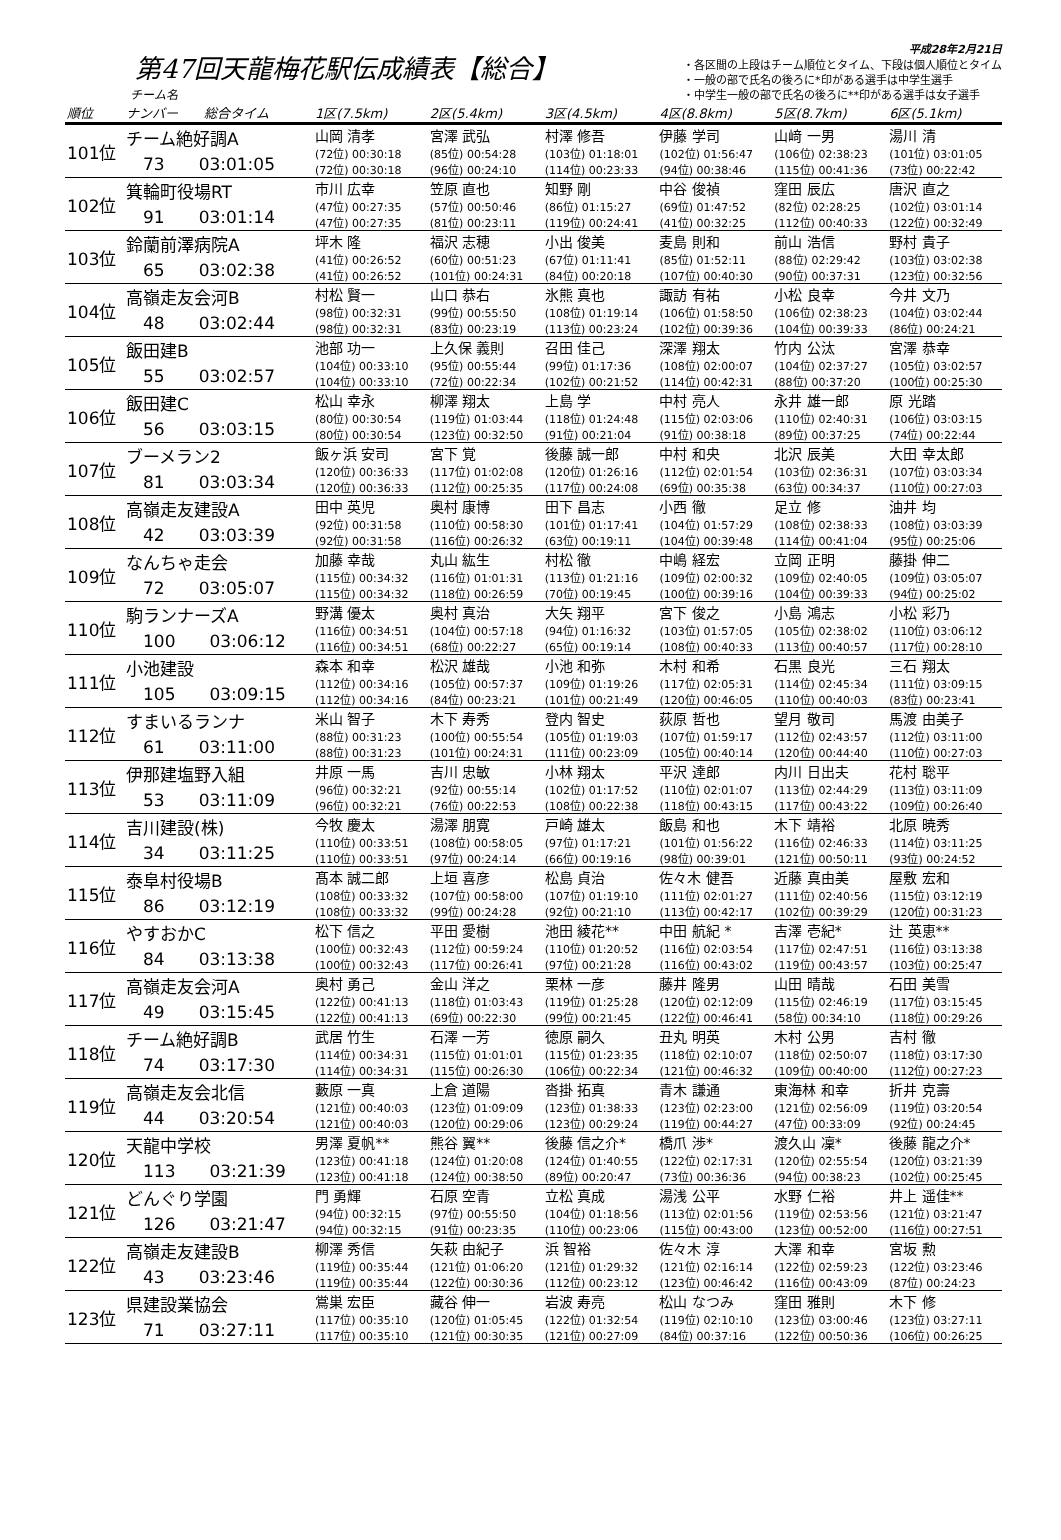第47回天龍梅花駅伝成績表【総合】
チーム名
平成28年2月21日
・各区間の上段はチーム順位とタイム、下段は個人順位とタイム
・一般の部で氏名の後ろに*印がある選手は中学生選手
・中学生一般の部で氏名の後ろに**印がある選手は女子選手
| 順位 | ナンバー 総合タイム | 1区(7.5km) | 2区(5.4km) | 3区(4.5km) | 4区(8.8km) | 5区(8.7km) | 6区(5.1km) |
| --- | --- | --- | --- | --- | --- | --- | --- |
| 101位 | チーム絶好調A 73 03:01:05 | 山岡 清孝 (72位) 00:30:18 (72位) 00:30:18 | 宮澤 武弘 (85位) 00:54:28 (96位) 00:24:10 | 村澤 修吾 (103位) 01:18:01 (114位) 00:23:33 | 伊藤 学司 (102位) 01:56:47 (94位) 00:38:46 | 山﨑 一男 (106位) 02:38:23 (115位) 00:41:36 | 湯川 清 (101位) 03:01:05 (73位) 00:22:42 |
| 102位 | 箕輪町役場RT 91 03:01:14 | 市川 広幸 (47位) 00:27:35 (47位) 00:27:35 | 笠原 直也 (57位) 00:50:46 (81位) 00:23:11 | 知野 剛 (86位) 01:15:27 (119位) 00:24:41 | 中谷 俊禎 (69位) 01:47:52 (41位) 00:32:25 | 窪田 辰広 (82位) 02:28:25 (112位) 00:40:33 | 唐沢 直之 (102位) 03:01:14 (122位) 00:32:49 |
| 103位 | 鈴蘭前澤病院A 65 03:02:38 | 坪木 隆 (41位) 00:26:52 (41位) 00:26:52 | 福沢 志穂 (60位) 00:51:23 (101位) 00:24:31 | 小出 俊美 (67位) 01:11:41 (84位) 00:20:18 | 麦島 則和 (85位) 01:52:11 (107位) 00:40:30 | 前山 浩信 (88位) 02:29:42 (90位) 00:37:31 | 野村 貴子 (103位) 03:02:38 (123位) 00:32:56 |
| 104位 | 高嶺走友会河B 48 03:02:44 | 村松 賢一 (98位) 00:32:31 (98位) 00:32:31 | 山口 恭右 (99位) 00:55:50 (83位) 00:23:19 | 氷熊 真也 (108位) 01:19:14 (113位) 00:23:24 | 諏訪 有祐 (106位) 01:58:50 (102位) 00:39:36 | 小松 良幸 (106位) 02:38:23 (104位) 00:39:33 | 今井 文乃 (104位) 03:02:44 (86位) 00:24:21 |
| 105位 | 飯田建B 55 03:02:57 | 池部 功一 (104位) 00:33:10 (104位) 00:33:10 | 上久保 義則 (95位) 00:55:44 (72位) 00:22:34 | 召田 佳己 (99位) 01:17:36 (102位) 00:21:52 | 深澤 翔太 (108位) 02:00:07 (114位) 00:42:31 | 竹内 公汰 (104位) 02:37:27 (88位) 00:37:20 | 宮澤 恭幸 (105位) 03:02:57 (100位) 00:25:30 |
| 106位 | 飯田建C 56 03:03:15 | 松山 幸永 (80位) 00:30:54 (80位) 00:30:54 | 柳澤 翔太 (119位) 01:03:44 (123位) 00:32:50 | 上島 学 (118位) 01:24:48 (91位) 00:21:04 | 中村 亮人 (115位) 02:03:06 (91位) 00:38:18 | 永井 雄一郎 (110位) 02:40:31 (89位) 00:37:25 | 原 光踏 (106位) 03:03:15 (74位) 00:22:44 |
| 107位 | ブーメラン2 81 03:03:34 | 飯ヶ浜 安司 (120位) 00:36:33 (120位) 00:36:33 | 宮下 覚 (117位) 01:02:08 (112位) 00:25:35 | 後藤 誠一郎 (120位) 01:26:16 (117位) 00:24:08 | 中村 和央 (112位) 02:01:54 (69位) 00:35:38 | 北沢 辰美 (103位) 02:36:31 (63位) 00:34:37 | 大田 幸太郎 (107位) 03:03:34 (110位) 00:27:03 |
| 108位 | 高嶺走友建設A 42 03:03:39 | 田中 英児 (92位) 00:31:58 (92位) 00:31:58 | 奥村 康博 (110位) 00:58:30 (116位) 00:26:32 | 田下 昌志 (101位) 01:17:41 (63位) 00:19:11 | 小西 徹 (104位) 01:57:29 (104位) 00:39:48 | 足立 修 (108位) 02:38:33 (114位) 00:41:04 | 油井 均 (108位) 03:03:39 (95位) 00:25:06 |
| 109位 | なんちゃ走会 72 03:05:07 | 加藤 幸哉 (115位) 00:34:32 (115位) 00:34:32 | 丸山 紘生 (116位) 01:01:31 (118位) 00:26:59 | 村松 徹 (113位) 01:21:16 (70位) 00:19:45 | 中嶋 経宏 (109位) 02:00:32 (100位) 00:39:16 | 立岡 正明 (109位) 02:40:05 (104位) 00:39:33 | 藤掛 伸二 (109位) 03:05:07 (94位) 00:25:02 |
| 110位 | 駒ランナーズA 100 03:06:12 | 野溝 優太 (116位) 00:34:51 (116位) 00:34:51 | 奥村 真治 (104位) 00:57:18 (68位) 00:22:27 | 大矢 翔平 (94位) 01:16:32 (65位) 00:19:14 | 宮下 俊之 (103位) 01:57:05 (108位) 00:40:33 | 小島 鴻志 (105位) 02:38:02 (113位) 00:40:57 | 小松 彩乃 (110位) 03:06:12 (117位) 00:28:10 |
| 111位 | 小池建設 105 03:09:15 | 森本 和幸 (112位) 00:34:16 (112位) 00:34:16 | 松沢 雄哉 (105位) 00:57:37 (84位) 00:23:21 | 小池 和弥 (109位) 01:19:26 (101位) 00:21:49 | 木村 和希 (117位) 02:05:31 (120位) 00:46:05 | 石黒 良光 (114位) 02:45:34 (110位) 00:40:03 | 三石 翔太 (111位) 03:09:15 (83位) 00:23:41 |
| 112位 | すまいるランナ 61 03:11:00 | 米山 智子 (88位) 00:31:23 (88位) 00:31:23 | 木下 寿秀 (100位) 00:55:54 (101位) 00:24:31 | 登内 智史 (105位) 01:19:03 (111位) 00:23:09 | 荻原 哲也 (107位) 01:59:17 (105位) 00:40:14 | 望月 敬司 (112位) 02:43:57 (120位) 00:44:40 | 馬渡 由美子 (112位) 03:11:00 (110位) 00:27:03 |
| 113位 | 伊那建塩野入組 53 03:11:09 | 井原 一馬 (96位) 00:32:21 (96位) 00:32:21 | 吉川 忠敏 (92位) 00:55:14 (76位) 00:22:53 | 小林 翔太 (102位) 01:17:52 (108位) 00:22:38 | 平沢 達郎 (110位) 02:01:07 (118位) 00:43:15 | 内川 日出夫 (113位) 02:44:29 (117位) 00:43:22 | 花村 聡平 (113位) 03:11:09 (109位) 00:26:40 |
| 114位 | 吉川建設(株) 34 03:11:25 | 今牧 慶太 (110位) 00:33:51 (110位) 00:33:51 | 湯澤 朋寛 (108位) 00:58:05 (97位) 00:24:14 | 戸崎 雄太 (97位) 01:17:21 (66位) 00:19:16 | 飯島 和也 (101位) 01:56:22 (98位) 00:39:01 | 木下 靖裕 (116位) 02:46:33 (121位) 00:50:11 | 北原 暁秀 (114位) 03:11:25 (93位) 00:24:52 |
| 115位 | 泰阜村役場B 86 03:12:19 | 髙本 誠二郎 (108位) 00:33:32 (108位) 00:33:32 | 上垣 喜彦 (107位) 00:58:00 (99位) 00:24:28 | 松島 貞治 (107位) 01:19:10 (92位) 00:21:10 | 佐々木 健吾 (111位) 02:01:27 (113位) 00:42:17 | 近藤 真由美 (111位) 02:40:56 (102位) 00:39:29 | 屋敷 宏和 (115位) 03:12:19 (120位) 00:31:23 |
| 116位 | やすおかC 84 03:13:38 | 松下 信之 (100位) 00:32:43 (100位) 00:32:43 | 平田 愛樹 (112位) 00:59:24 (117位) 00:26:41 | 池田 綾花** (110位) 01:20:52 (97位) 00:21:28 | 中田 航紀 * (116位) 02:03:54 (116位) 00:43:02 | 吉澤 壱紀* (117位) 02:47:51 (119位) 00:43:57 | 辻 英恵** (116位) 03:13:38 (103位) 00:25:47 |
| 117位 | 高嶺走友会河A 49 03:15:45 | 奥村 勇己 (122位) 00:41:13 (122位) 00:41:13 | 金山 洋之 (118位) 01:03:43 (69位) 00:22:30 | 栗林 一彦 (119位) 01:25:28 (99位) 00:21:45 | 藤井 隆男 (120位) 02:12:09 (122位) 00:46:41 | 山田 晴哉 (115位) 02:46:19 (58位) 00:34:10 | 石田 美雪 (117位) 03:15:45 (118位) 00:29:26 |
| 118位 | チーム絶好調B 74 03:17:30 | 武居 竹生 (114位) 00:34:31 (114位) 00:34:31 | 石澤 一芳 (115位) 01:01:01 (115位) 00:26:30 | 徳原 嗣久 (115位) 01:23:35 (106位) 00:22:34 | 丑丸 明英 (118位) 02:10:07 (121位) 00:46:32 | 木村 公男 (118位) 02:50:07 (109位) 00:40:00 | 吉村 徹 (118位) 03:17:30 (112位) 00:27:23 |
| 119位 | 高嶺走友会北信 44 03:20:54 | 藪原 一真 (121位) 00:40:03 (121位) 00:40:03 | 上倉 道陽 (123位) 01:09:09 (120位) 00:29:06 | 沓掛 拓真 (123位) 01:38:33 (123位) 00:29:24 | 青木 謙通 (123位) 02:23:00 (119位) 00:44:27 | 東海林 和幸 (121位) 02:56:09 (47位) 00:33:09 | 折井 克壽 (119位) 03:20:54 (92位) 00:24:45 |
| 120位 | 天龍中学校 113 03:21:39 | 男澤 夏帆** (123位) 00:41:18 (123位) 00:41:18 | 熊谷 翼** (124位) 01:20:08 (124位) 00:38:50 | 後藤 信之介* (124位) 01:40:55 (89位) 00:20:47 | 橋爪 渉* (122位) 02:17:31 (73位) 00:36:36 | 渡久山 凜* (120位) 02:55:54 (94位) 00:38:23 | 後藤 龍之介* (120位) 03:21:39 (102位) 00:25:45 |
| 121位 | どんぐり学園 126 03:21:47 | 門 勇輝 (94位) 00:32:15 (94位) 00:32:15 | 石原 空青 (97位) 00:55:50 (91位) 00:23:35 | 立松 真成 (104位) 01:18:56 (110位) 00:23:06 | 湯浅 公平 (113位) 02:01:56 (115位) 00:43:00 | 水野 仁裕 (119位) 02:53:56 (123位) 00:52:00 | 井上 遥佳** (121位) 03:21:47 (116位) 00:27:51 |
| 122位 | 高嶺走友建設B 43 03:23:46 | 柳澤 秀信 (119位) 00:35:44 (119位) 00:35:44 | 矢萩 由紀子 (121位) 01:06:20 (122位) 00:30:36 | 浜 智裕 (121位) 01:29:32 (112位) 00:23:12 | 佐々木 淳 (121位) 02:16:14 (123位) 00:46:42 | 大澤 和幸 (122位) 02:59:23 (116位) 00:43:09 | 宮坂 勲 (122位) 03:23:46 (87位) 00:24:23 |
| 123位 | 県建設業協会 71 03:27:11 | 鴬巣 宏臣 (117位) 00:35:10 (117位) 00:35:10 | 藏谷 伸一 (120位) 01:05:45 (121位) 00:30:35 | 岩波 寿亮 (122位) 01:32:54 (121位) 00:27:09 | 松山 なつみ (119位) 02:10:10 (84位) 00:37:16 | 窪田 雅則 (123位) 03:00:46 (122位) 00:50:36 | 木下 修 (123位) 03:27:11 (106位) 00:26:25 |